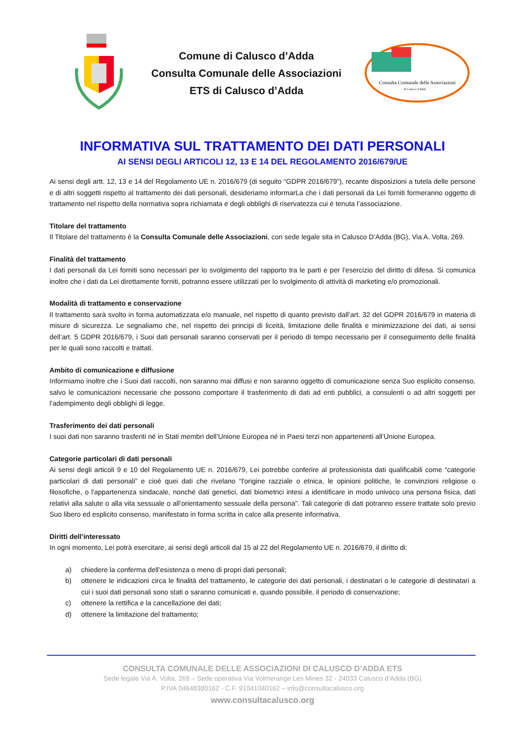Comune di Calusco d’Adda
Consulta Comunale delle Associazioni
ETS di Calusco d’Adda
Consulta Comunale delle Associazioni
di Calusco d’Adda
INFORMATIVA SUL TRATTAMENTO DEI DATI PERSONALI
AI SENSI DEGLI ARTICOLI 12, 13 E 14 DEL REGOLAMENTO 2016/679/UE
Ai sensi degli artt. 12, 13 e 14 del Regolamento UE n. 2016/679 (di seguito “GDPR 2016/679”), recante disposizioni a tutela delle persone e di altri soggetti rispetto al trattamento dei dati personali, desideriamo informarLa che i dati personali da Lei forniti formeranno oggetto di trattamento nel rispetto della normativa sopra richiamata e degli obblighi di riservatezza cui è tenuta l’associazione.
Titolare del trattamento
Il Titolare del trattamento è la Consulta Comunale delle Associazioni, con sede legale sita in Calusco D’Adda (BG), Via A. Volta, 269.
Finalità del trattamento
I dati personali da Lei forniti sono necessari per lo svolgimento del rapporto tra le parti e per l’esercizio del diritto di difesa. Si comunica inoltre che i dati da Lei direttamente forniti, potranno essere utilizzati per lo svolgimento di attività di marketing e/o promozionali.
Modalità di trattamento e conservazione
Il trattamento sarà svolto in forma automatizzata e/o manuale, nel rispetto di quanto previsto dall’art. 32 del GDPR 2016/679 in materia di misure di sicurezza. Le segnaliamo che, nel rispetto dei principi di liceità, limitazione delle finalità e minimizzazione dei dati, ai sensi dell’art. 5 GDPR 2016/679, i Suoi dati personali saranno conservati per il periodo di tempo necessario per il conseguimento delle finalità per le quali sono raccolti e trattati.
Ambito di comunicazione e diffusione
Informiamo inoltre che i Suoi dati raccolti, non saranno mai diffusi e non saranno oggetto di comunicazione senza Suo esplicito consenso, salvo le comunicazioni necessarie che possono comportare il trasferimento di dati ad enti pubblici, a consulenti o ad altri soggetti per l’adempimento degli obblighi di legge.
Trasferimento dei dati personali
I suoi dati non saranno trasferiti né in Stati membri dell’Unione Europea né in Paesi terzi non appartenenti all’Unione Europea.
Categorie particolari di dati personali
Ai sensi degli articoli 9 e 10 del Regolamento UE n. 2016/679, Lei potrebbe conferire al professionista dati qualificabili come “categorie particolari di dati personali” e cioè quei dati che rivelano “l'origine razziale o etnica, le opinioni politiche, le convinzioni religiose o filosofiche, o l'appartenenza sindacale, nonché dati genetici, dati biometrici intesi a identificare in modo univoco una persona fisica, dati relativi alla salute o alla vita sessuale o all’orientamento sessuale della persona”. Tali categorie di dati potranno essere trattate solo previo Suo libero ed esplicito consenso, manifestato in forma scritta in calce alla presente informativa.
Diritti dell’interessato
In ogni momento, Lei potrà esercitare, ai sensi degli articoli dal 15 al 22 del Regolamento UE n. 2016/679, il diritto di:
a) chiedere la conferma dell’esistenza o meno di propri dati personali;
b) ottenere le indicazioni circa le finalità del trattamento, le categorie dei dati personali, i destinatari o le categorie di destinatari a cui i suoi dati personali sono stati o saranno comunicati e, quando possibile, il periodo di conservazione;
c) ottenere la rettifica e la cancellazione dei dati;
d) ottenere la limitazione del trattamento;
CONSULTA COMUNALE DELLE ASSOCIAZIONI DI CALUSCO D’ADDA ETS
Sede legale Via A. Volta, 269 – Sede operativa Via Volmerange Les Mines 32 - 24033 Calusco d’Adda (BG)
P.IVA 04648380162 - C.F. 91041040162 – info@consultacalusco.org
www.consultacalusco.org